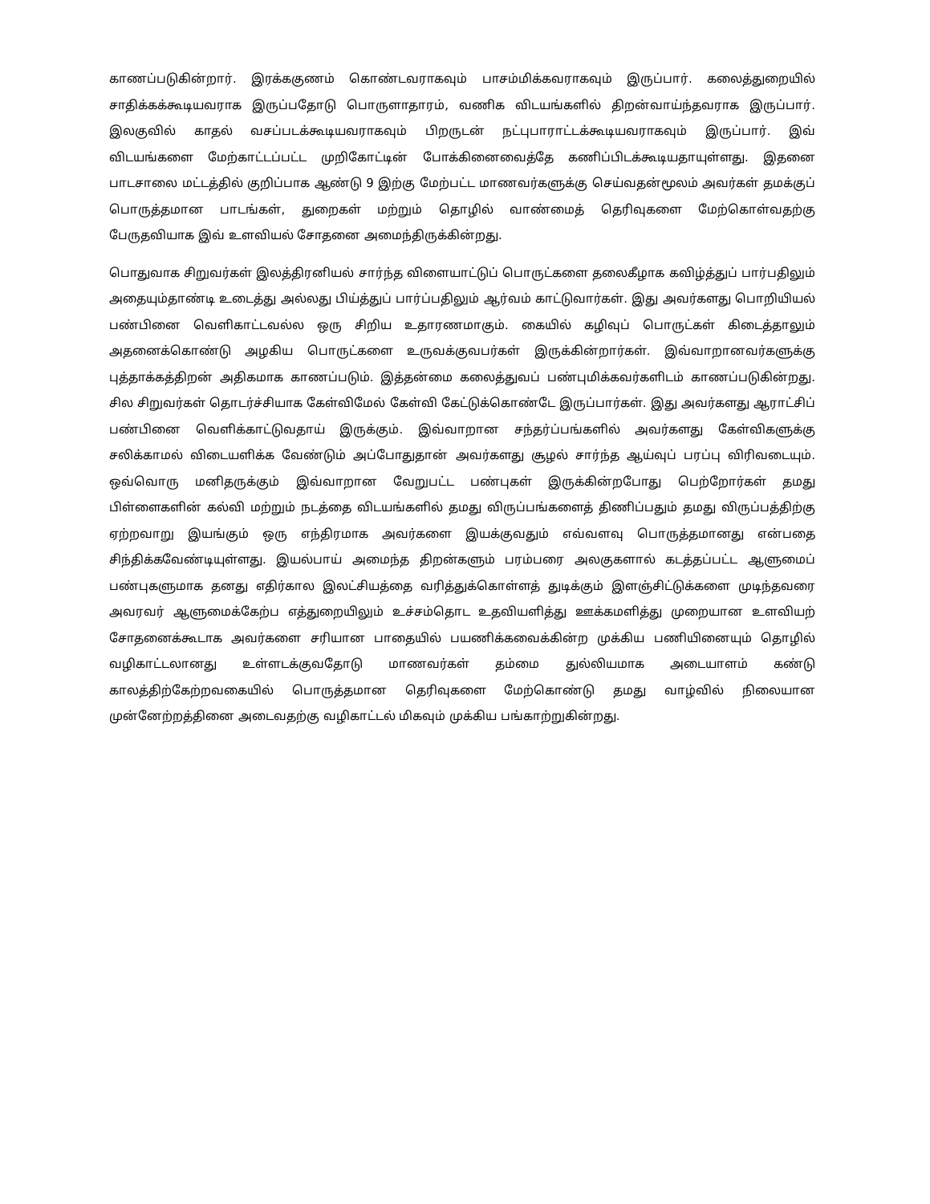காணப்படுகின்றார். இரக்ககுணம் கொண்டவராகவும் பாசம்மிக்கவராகவும் இருப்பார். கலைத்துறையில் சாதிக்கக்கூடியவராக இருப்பதோடு பொருளாதாரம், வணிக விடயங்களில் திறன்வாய்ந்தவராக இருப்பார். இலகுவில் காதல் வசப்படக்கூடியவராகவும் பிறருடன் நட்புபாராட்டக்கூடியவராகவும் இருப்பார். இவ் விடயங்களை மேற்காட்டப்பட்ட முறிகோட்டின் போக்கினைவைத்தே கணிப்பிடக்கூடியதாயுள்ளது. இதனை பாடசாலை மட்டத்தில் குறிப்பாக ஆண்டு 9 இற்கு மேற்பட்ட மாணவர்களுக்கு செய்வதன்மூலம் அவர்கள் தமக்குப் பொருத்தமான பாடங்கள், துறைகள் மற்றும் தொழில் வாண்மைத் தெரிவுகளை மேற்கொள்வதற்கு பேருதவியாக இவ் உளவியல் சோதனை அமைந்திருக்கின்றது.
பொதுவாக சிறுவர்கள் இலத்திரனியல் சார்ந்த விளையாட்டுப் பொருட்களை தலைகீழாக கவிழ்த்துப் பார்பதிலும் அதையும்தாண்டி உடைத்து அல்லது பிய்த்துப் பார்ப்பதிலும் ஆர்வம் காட்டுவார்கள். இது அவர்களது பொறியியல் பண்பினை வெளிகாட்டவல்ல ஒரு சிறிய உதாரணமாகும். கையில் கழிவுப் பொருட்கள் கிடைத்தாலும் அதனைக்கொண்டு அழகிய பொருட்களை உருவக்குவபர்கள் இருக்கின்றார்கள். இவ்வாறானவர்களுக்கு புத்தாக்கத்திறன் அதிகமாக காணப்படும். இத்தன்மை கலைத்துவப் பண்புமிக்கவர்களிடம் காணப்படுகின்றது. சில சிறுவர்கள் தொடர்ச்சியாக கேள்விமேல் கேள்வி கேட்டுக்கொண்டே இருப்பார்கள். இது அவர்களது ஆராட்சிப் பண்பினை வெளிக்காட்டுவதாய் இருக்கும். இவ்வாறான சந்தர்ப்பங்களில் அவர்களது கேள்விகளுக்கு சலிக்காமல் விடையளிக்க வேண்டும் அப்போதுதான் அவர்களது சூழல் சார்ந்த ஆய்வுப் பரப்பு விரிவடையும். ஒவ்வொரு மனிதருக்கும் இவ்வாறான வேறுபட்ட பண்புகள் இருக்கின்றபோது பெற்றோர்கள் தமது பிள்ளைகளின் கல்வி மற்றும் நடத்தை விடயங்களில் தமது விருப்பங்களைத் திணிப்பதும் தமது விருப்பத்திற்கு ஏற்றவாறு இயங்கும் ஒரு எந்திரமாக அவர்களை இயக்குவதும் எவ்வளவு பொருத்தமானது என்பதை சிந்திக்கவேண்டியுள்ளது. இயல்பாய் அமைந்த திறன்களும் பரம்பரை அலகுகளால் கடத்தப்பட்ட ஆளுமைப் பண்புகளுமாக தனது எதிர்கால இலட்சியத்தை வரித்துக்கொள்ளத் துடிக்கும் இளஞ்சிட்டுக்களை முடிந்தவரை அவரவர் ஆளுமைக்கேற்ப எத்துறையிலும் உச்சம்தொட உதவியளித்து ஊக்கமளித்து முறையான உளவியற் சோதனைக்கூடாக அவர்களை சரியான பாதையில் பயணிக்கவைக்கின்ற முக்கிய பணியினையும் தொழில் வழிகாட்டலானது உள்ளடக்குவதோடு மாணவர்கள் தம்மை துல்லியமாக அடையாளம் கண்டு காலத்திற்கேற்றவகையில் பொருத்தமான தெரிவுகளை மேற்கொண்டு தமது வாழ்வில் நிலையான முன்னேற்றத்தினை அடைவதற்கு வழிகாட்டல் மிகவும் முக்கிய பங்காற்றுகின்றது.